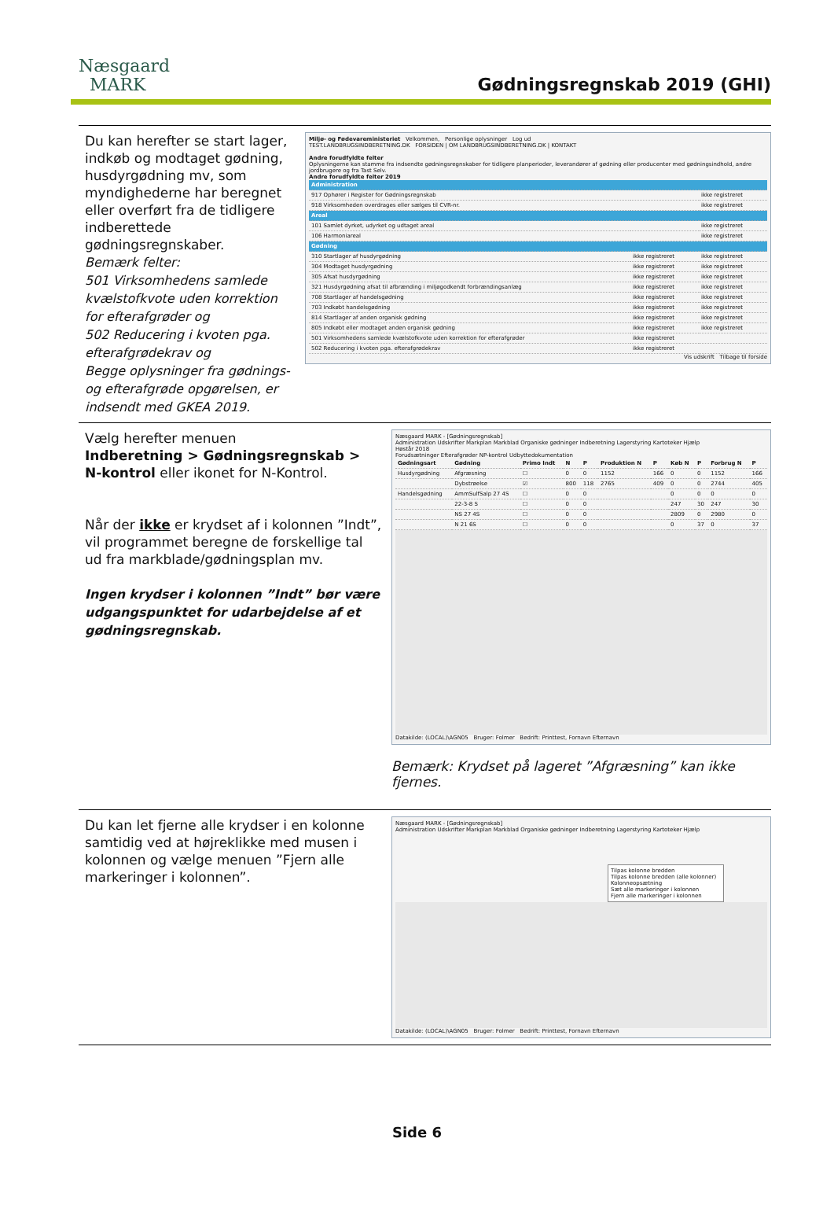Næsgaard
MARK
Gødningsregnskab 2019 (GHI)
Du kan herefter se start lager, indkøb og modtaget gødning, husdyrgødning mv, som myndighederne har beregnet eller overført fra de tidligere indberettede gødningsregnskaber.
Bemærk felter:
501 Virksomhedens samlede kvælstofkvote uden korrektion for efterafgrøder og
502 Reducering i kvoten pga. efterafgrødekrav og
Begge oplysninger fra gødnings- og efterafgrøde opgørelsen, er indsendt med GKEA 2019.
Miljø- og Fødevareministeriet Velkommen, Personlige oplysninger Log ud
TEST.LANDBRUGSINDBERETNING.DK FORSIDEN | OM LANDBRUGSINDBERETNING.DK | KONTAKT
Andre forudfyldte felter
Oplysningerne kan stamme fra indsendte gødningsregnskaber for tidligere planperioder, leverandører af gødning eller producenter med gødningsindhold, andre jordbrugere og fra Tast Selv.
Andre forudfyldte felter 2019
| Administration | | |
| 917 Ophører i Register for Gødningsregnskab | | ikke registreret |
| 918 Virksomheden overdrages eller sælges til CVR-nr. | | ikke registreret |
| Areal | | |
| 101 Samlet dyrket, udyrket og udtaget areal | | ikke registreret |
| 106 Harmoniareal | | ikke registreret |
| Gødning | | |
| 310 Startlager af husdyrgødning | ikke registreret | ikke registreret |
| 304 Modtaget husdyrgødning | ikke registreret | ikke registreret |
| 305 Afsat husdyrgødning | ikke registreret | ikke registreret |
| 321 Husdyrgødning afsat til afbrænding i miljøgodkendt forbrændingsanlæg | ikke registreret | ikke registreret |
| 708 Startlager af handelsgødning | ikke registreret | ikke registreret |
| 703 Indkøbt handelsgødning | ikke registreret | ikke registreret |
| 814 Startlager af anden organisk gødning | ikke registreret | ikke registreret |
| 805 Indkøbt eller modtaget anden organisk gødning | ikke registreret | ikke registreret |
| 501 Virksomhedens samlede kvælstofkvote uden korrektion for efterafgrøder | ikke registreret | |
| 502 Reducering i kvoten pga. efterafgrødekrav | ikke registreret | |
Vis udskrift Tilbage til forside
Vælg herefter menuen
Indberetning > Gødningsregnskab >
N-kontrol eller ikonet for N-Kontrol.
Når der ikke er krydset af i kolonnen ”Indt”, vil programmet beregne de forskellige tal ud fra markblade/gødningsplan mv.
Ingen krydser i kolonnen ”Indt” bør være udgangspunktet for udarbejdelse af et gødningsregnskab.
Næsgaard MARK - [Gødningsregnskab]
Administration Udskrifter Markplan Markblad Organiske gødninger Indberetning Lagerstyring Kartoteker Hjælp
Høstår 2018
Forudsætninger Efterafgrøder NP-kontrol Udbyttedokumentation
| Gødningsart | Gødning | Primo Indt | N | P | Produktion N | P | Køb N | P | Forbrug N | P |
| --- | --- | --- | --- | --- | --- | --- | --- | --- | --- | --- |
| Husdyrgødning | Afgræsning | ☐ | 0 | 0 | 1152 | 166 | 0 | 0 | 1152 | 166 |
| | Dybstrøelse | ☑ | 800 | 118 | 2765 | 409 | 0 | 0 | 2744 | 405 |
| Handelsgødning | AmmSulfSalp 27 4S | ☐ | 0 | 0 | | | 0 | 0 | 0 | 0 |
| | 22-3-8 S | ☐ | 0 | 0 | | | 247 | 30 | 247 | 30 |
| | NS 27 4S | ☐ | 0 | 0 | | | 2809 | 0 | 2980 | 0 |
| | N 21 6S | ☐ | 0 | 0 | | | 0 | 37 | 0 | 37 |
Datakilde: (LOCAL)\AGN05 Bruger: Folmer Bedrift: Printtest, Fornavn Efternavn
Bemærk: Krydset på lageret ”Afgræsning” kan ikke fjernes.
Du kan let fjerne alle krydser i en kolonne samtidig ved at højreklikke med musen i kolonnen og vælge menuen ”Fjern alle markeringer i kolonnen”.
Næsgaard MARK - [Gødningsregnskab]
Administration Udskrifter Markplan Markblad Organiske gødninger Indberetning Lagerstyring Kartoteker Hjælp
Tilpas kolonne bredden
Tilpas kolonne bredden (alle kolonner)
Kolonneopsætning
Sæt alle markeringer i kolonnen
Fjern alle markeringer i kolonnen
Datakilde: (LOCAL)\AGN05 Bruger: Folmer Bedrift: Printtest, Fornavn Efternavn
Side 6